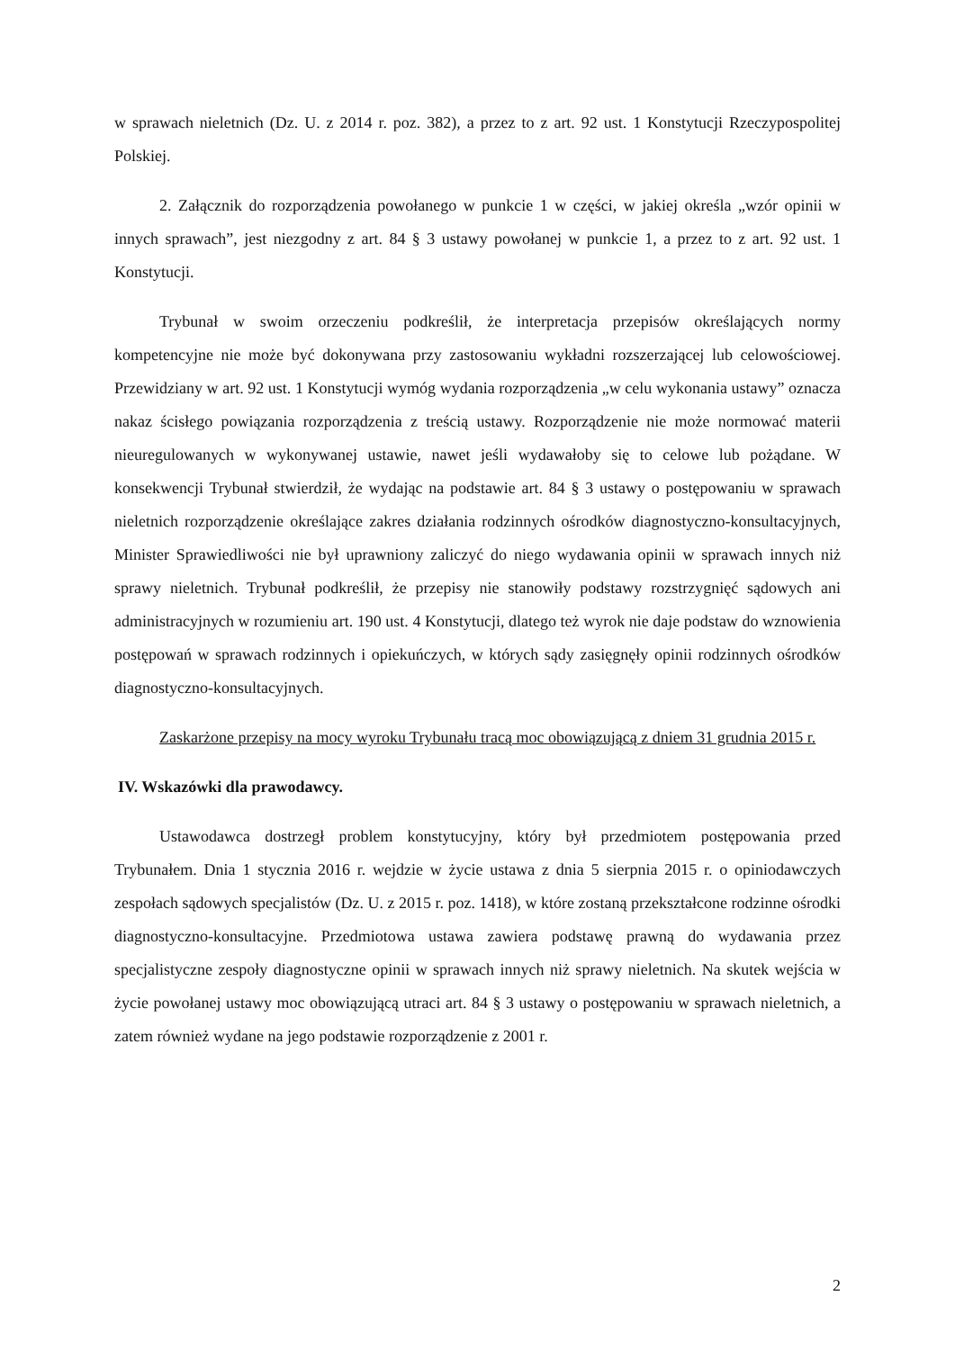w sprawach nieletnich (Dz. U. z 2014 r. poz. 382), a przez to z art. 92 ust. 1 Konstytucji Rzeczypospolitej Polskiej.
2. Załącznik do rozporządzenia powołanego w punkcie 1 w części, w jakiej określa „wzór opinii w innych sprawach”, jest niezgodny z art. 84 § 3 ustawy powołanej w punkcie 1, a przez to z art. 92 ust. 1 Konstytucji.
Trybunał w swoim orzeczeniu podkreślił, że interpretacja przepisów określających normy kompetencyjne nie może być dokonywana przy zastosowaniu wykładni rozszerzającej lub celowościowej. Przewidziany w art. 92 ust. 1 Konstytucji wymóg wydania rozporządzenia „w celu wykonania ustawy” oznacza nakaz ścisłego powiązania rozporządzenia z treścią ustawy. Rozporządzenie nie może normować materii nieuregulowanych w wykonywanej ustawie, nawet jeśli wydawałoby się to celowe lub pożądane. W konsekwencji Trybunał stwierdził, że wydając na podstawie art. 84 § 3 ustawy o postępowaniu w sprawach nieletnich rozporządzenie określające zakres działania rodzinnych ośrodków diagnostyczno-konsultacyjnych, Minister Sprawiedliwości nie był uprawniony zaliczyć do niego wydawania opinii w sprawach innych niż sprawy nieletnich. Trybunał podkreślił, że przepisy nie stanowiły podstawy rozstrzygnięć sądowych ani administracyjnych w rozumieniu art. 190 ust. 4 Konstytucji, dlatego też wyrok nie daje podstaw do wznowienia postępowań w sprawach rodzinnych i opiekuńczych, w których sądy zasięgnęły opinii rodzinnych ośrodków diagnostyczno-konsultacyjnych.
Zaskarżone przepisy na mocy wyroku Trybunału tracą moc obowiązującą z dniem 31 grudnia 2015 r.
IV. Wskazówki dla prawodawcy.
Ustawodawca dostrzegł problem konstytucyjny, który był przedmiotem postępowania przed Trybunałem. Dnia 1 stycznia 2016 r. wejdzie w życie ustawa z dnia 5 sierpnia 2015 r. o opiniodawczych zespołach sądowych specjalistów (Dz. U. z 2015 r. poz. 1418), w które zostaną przekształcone rodzinne ośrodki diagnostyczno-konsultacyjne. Przedmiotowa ustawa zawiera podstawę prawną do wydawania przez specjalistyczne zespoły diagnostyczne opinii w sprawach innych niż sprawy nieletnich. Na skutek wejścia w życie powołanej ustawy moc obowiązującą utraci art. 84 § 3 ustawy o postępowaniu w sprawach nieletnich, a zatem również wydane na jego podstawie rozporządzenie z 2001 r.
2